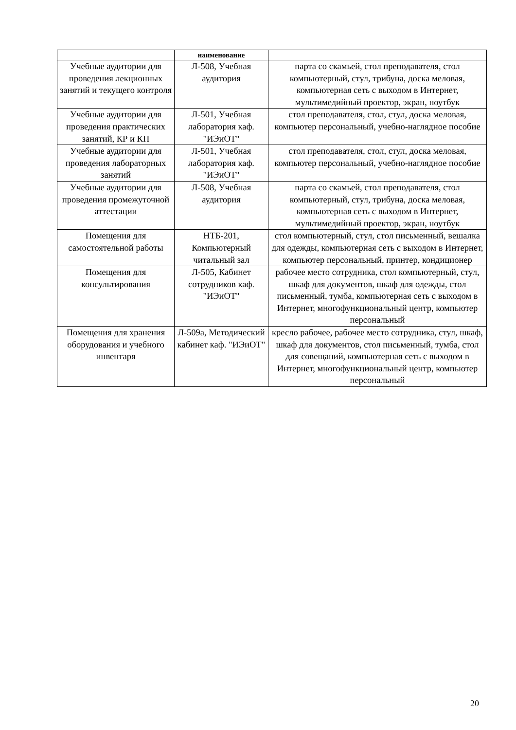| | наименование | |
| --- | --- | --- |
| Учебные аудитории для проведения лекционных занятий и текущего контроля | Л-508, Учебная аудитория | парта со скамьей, стол преподавателя, стол компьютерный, стул, трибуна, доска меловая, компьютерная сеть с выходом в Интернет, мультимедийный проектор, экран, ноутбук |
| Учебные аудитории для проведения практических занятий, КР и КП | Л-501, Учебная лаборатория каф. "ИЭиОТ" | стол преподавателя, стол, стул, доска меловая, компьютер персональный, учебно-наглядное пособие |
| Учебные аудитории для проведения лабораторных занятий | Л-501, Учебная лаборатория каф. "ИЭиОТ" | стол преподавателя, стол, стул, доска меловая, компьютер персональный, учебно-наглядное пособие |
| Учебные аудитории для проведения промежуточной аттестации | Л-508, Учебная аудитория | парта со скамьей, стол преподавателя, стол компьютерный, стул, трибуна, доска меловая, компьютерная сеть с выходом в Интернет, мультимедийный проектор, экран, ноутбук |
| Помещения для самостоятельной работы | НТБ-201, Компьютерный читальный зал | стол компьютерный, стул, стол письменный, вешалка для одежды, компьютерная сеть с выходом в Интернет, компьютер персональный, принтер, кондиционер |
| Помещения для консультирования | Л-505, Кабинет сотрудников каф. "ИЭиОТ" | рабочее место сотрудника, стол компьютерный, стул, шкаф для документов, шкаф для одежды, стол письменный, тумба, компьютерная сеть с выходом в Интернет, многофункциональный центр, компьютер персональный |
| Помещения для хранения оборудования и учебного инвентаря | Л-509а, Методический кабинет каф. "ИЭиОТ" | кресло рабочее, рабочее место сотрудника, стул, шкаф, шкаф для документов, стол письменный, тумба, стол для совещаний, компьютерная сеть с выходом в Интернет, многофункциональный центр, компьютер персональный |
20